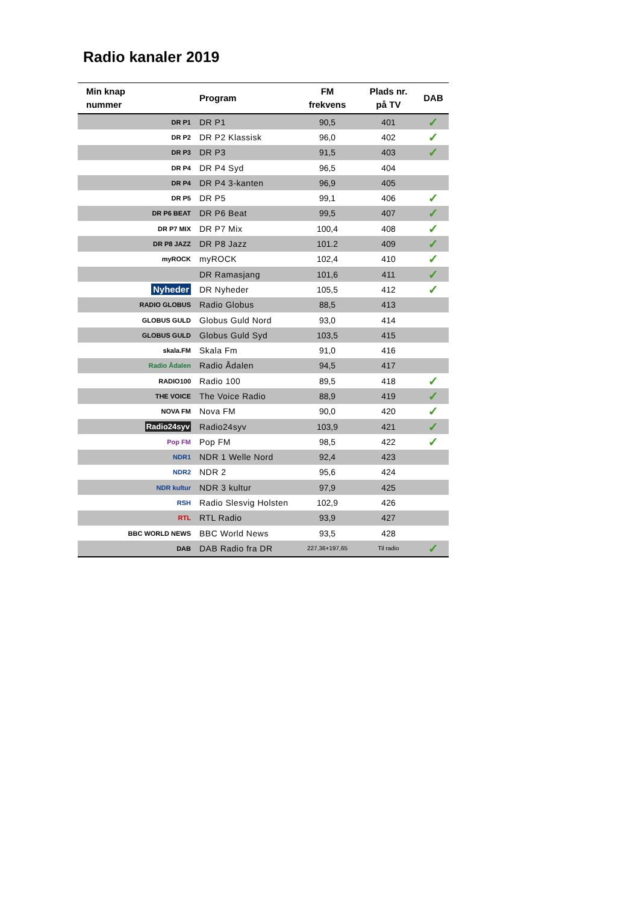Radio kanaler 2019
| Min knap nummer | Program | FM frekvens | Plads nr. på TV | DAB |
| --- | --- | --- | --- | --- |
| DR P1 | DR P1 | 90,5 | 401 | ✓ |
| DR P2 | DR P2 Klassisk | 96,0 | 402 | ✓ |
| DR P3 | DR P3 | 91,5 | 403 | ✓ |
| DR P4 | DR P4 Syd | 96,5 | 404 | |
| DR P4 | DR P4 3-kanten | 96,9 | 405 | |
| DR P5 | DR P5 | 99,1 | 406 | ✓ |
| DR P6 BEAT | DR P6 Beat | 99,5 | 407 | ✓ |
| DR P7 MIX | DR P7 Mix | 100,4 | 408 | ✓ |
| DR P8 JAZZ | DR P8 Jazz | 101.2 | 409 | ✓ |
| myROCK | myROCK | 102,4 | 410 | ✓ |
| | DR Ramasjang | 101,6 | 411 | ✓ |
| Nyheder | DR Nyheder | 105,5 | 412 | ✓ |
| RADIO GLOBUS | Radio Globus | 88,5 | 413 | |
| GLOBUS GULD | Globus Guld Nord | 93,0 | 414 | |
| GLOBUS GULD | Globus Guld Syd | 103,5 | 415 | |
| skala.FM | Skala Fm | 91,0 | 416 | |
| Radio Ådalen | Radio Ådalen | 94,5 | 417 | |
| RADIO100 | Radio 100 | 89,5 | 418 | ✓ |
| THE VOICE | The Voice Radio | 88,9 | 419 | ✓ |
| NOVA FM | Nova FM | 90,0 | 420 | ✓ |
| Radio24syv | Radio24syv | 103,9 | 421 | ✓ |
| Pop FM | Pop FM | 98,5 | 422 | ✓ |
| NDR1 | NDR 1 Welle Nord | 92,4 | 423 | |
| NDR2 | NDR 2 | 95,6 | 424 | |
| NDR kultur | NDR 3 kultur | 97,9 | 425 | |
| RSH | Radio Slesvig Holsten | 102,9 | 426 | |
| RTL | RTL Radio | 93,9 | 427 | |
| BBC WORLD NEWS | BBC World News | 93,5 | 428 | |
| DAB | DAB Radio fra DR | 227,36+197,65 | Til radio | ✓ |